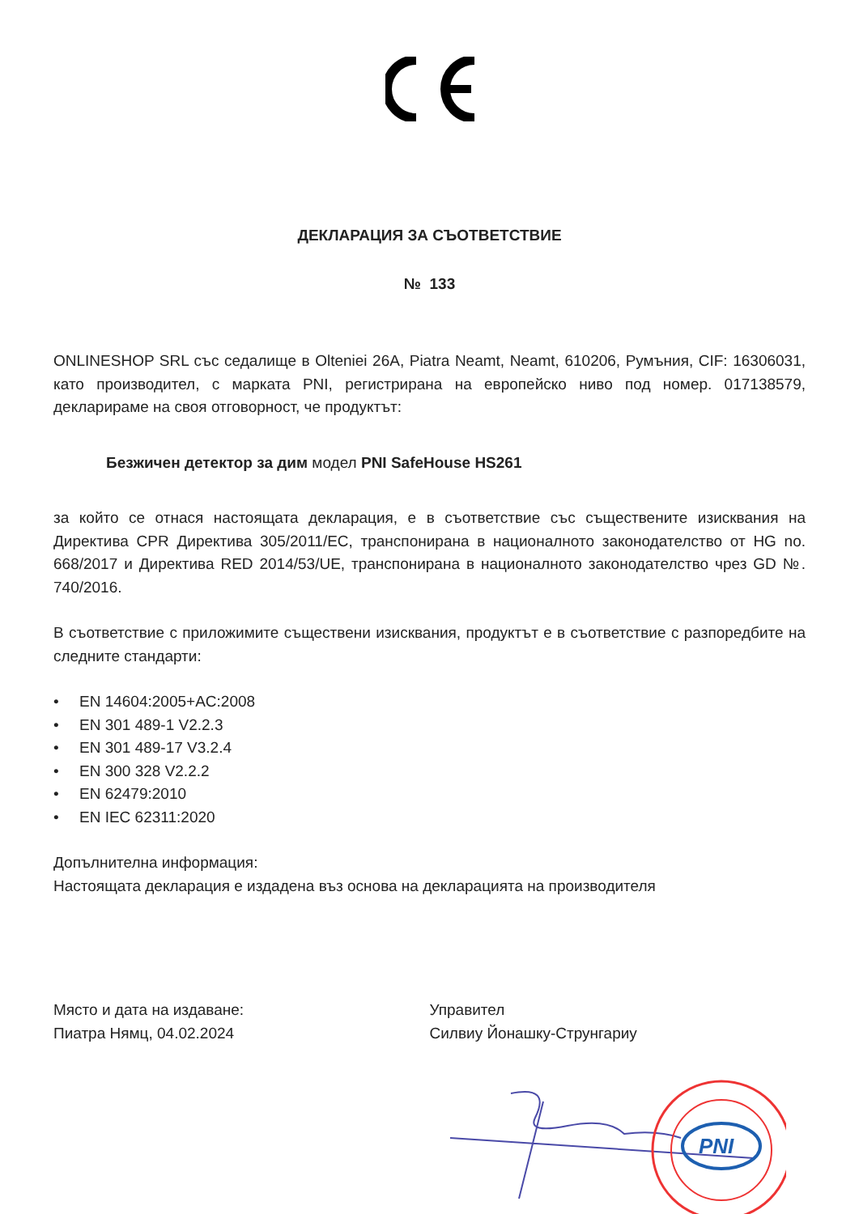ДЕКЛАРАЦИЯ ЗА СЪОТВЕТСТВИЕ
№ 133
ONLINESHOP SRL със седалище в Olteniei 26A, Piatra Neamt, Neamt, 610206, Румъния, CIF: 16306031, като производител, с марката PNI, регистрирана на европейско ниво под номер. 017138579, декларираме на своя отговорност, че продуктът:
Безжичен детектор за дим модел PNI SafeHouse HS261
за който се отнася настоящата декларация, е в съответствие със съществените изисквания на Директива CPR Директива 305/2011/EC, транспонирана в националното законодателство от HG no. 668/2017 и Директива RED 2014/53/UE, транспонирана в националното законодателство чрез GD №. 740/2016.
В съответствие с приложимите съществени изисквания, продуктът е в съответствие с разпоредбите на следните стандарти:
• EN 14604:2005+AC:2008
• EN 301 489-1 V2.2.3
• EN 301 489-17 V3.2.4
• EN 300 328 V2.2.2
• EN 62479:2010
• EN IEC 62311:2020
Допълнителна информация:
Настоящата декларация е издадена въз основа на декларацията на производителя
Място и дата на издаване:
Пиатра Нямц, 04.02.2024
Управител
Силвиу Йонашку-Струнгариу
PNI